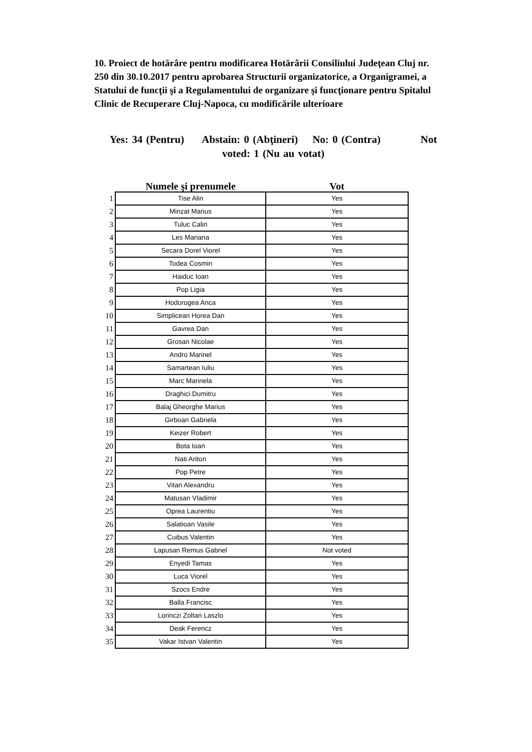10. Proiect de hotărâre pentru modificarea Hotărârii Consiliului Judeţean Cluj nr. 250 din 30.10.2017 pentru aprobarea Structurii organizatorice, a Organigramei, a Statului de funcţii şi a Regulamentului de organizare şi funcţionare pentru Spitalul Clinic de Recuperare Cluj-Napoca, cu modificările ulterioare
Yes: 34 (Pentru) Abstain: 0 (Abţineri) No: 0 (Contra) Not voted: 1 (Nu au votat)
| | Numele şi prenumele | Vot |
| --- | --- | --- |
| 1 | Tise Alin | Yes |
| 2 | Minzat Marius | Yes |
| 3 | Tuluc Calin | Yes |
| 4 | Les Mariana | Yes |
| 5 | Secara Dorel Viorel | Yes |
| 6 | Todea Cosmin | Yes |
| 7 | Haiduc Ioan | Yes |
| 8 | Pop Ligia | Yes |
| 9 | Hodorogea Anca | Yes |
| 10 | Simplicean Horea Dan | Yes |
| 11 | Gavrea Dan | Yes |
| 12 | Grosan Nicolae | Yes |
| 13 | Andro Marinel | Yes |
| 14 | Samartean Iuliu | Yes |
| 15 | Marc Marinela | Yes |
| 16 | Draghici Dumitru | Yes |
| 17 | Balaj Gheorghe Marius | Yes |
| 18 | Girboan Gabriela | Yes |
| 19 | Keizer Robert | Yes |
| 20 | Bota Ioan | Yes |
| 21 | Nati Ariton | Yes |
| 22 | Pop Petre | Yes |
| 23 | Vitan Alexandru | Yes |
| 24 | Matusan Vladimir | Yes |
| 25 | Oprea Laurentiu | Yes |
| 26 | Salatioan Vasile | Yes |
| 27 | Cuibus Valentin | Yes |
| 28 | Lapusan Remus Gabriel | Not voted |
| 29 | Enyedi Tamas | Yes |
| 30 | Luca Viorel | Yes |
| 31 | Szocs Endre | Yes |
| 32 | Balla Francisc | Yes |
| 33 | Lorinczi Zoltan Laszlo | Yes |
| 34 | Deak Ferencz | Yes |
| 35 | Vakar Istvan Valentin | Yes |